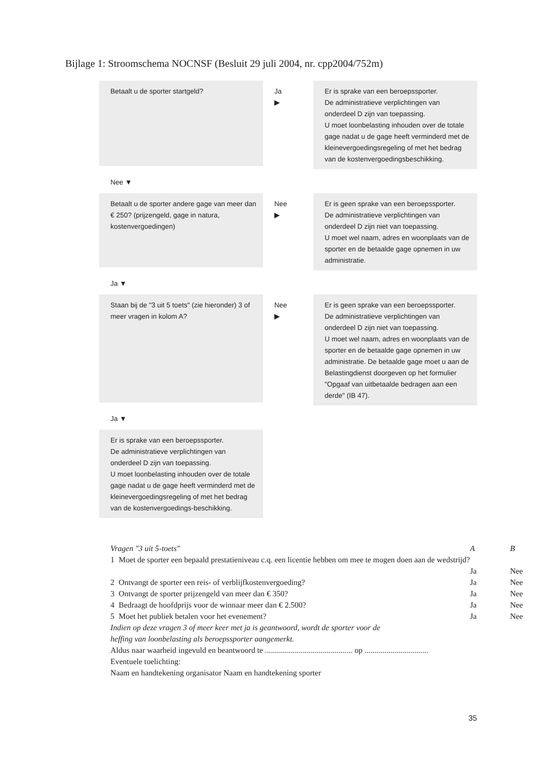Bijlage 1: Stroomschema NOCNSF (Besluit 29 juli 2004, nr. cpp2004/752m)
Betaalt u de sporter startgeld?
Ja
▶
Er is sprake van een beroepssporter.
De administratieve verplichtingen van onderdeel D zijn van toepassing.
U moet loonbelasting inhouden over de totale gage nadat u de gage heeft verminderd met de kleinevergoedingsregeling of met het bedrag van de kostenvergoedingsbeschikking.
Nee ▼
Betaalt u de sporter andere gage van meer dan € 250? (prijzengeld, gage in natura, kostenvergoedingen)
Nee
▶
Er is geen sprake van een beroepssporter.
De administratieve verplichtingen van onderdeel D zijn niet van toepassing.
U moet wel naam, adres en woonplaats van de sporter en de betaalde gage opnemen in uw administratie.
Ja ▼
Staan bij de "3 uit 5 toets" (zie hieronder) 3 of meer vragen in kolom A?
Nee
▶
Er is geen sprake van een beroepssporter.
De administratieve verplichtingen van onderdeel D zijn niet van toepassing.
U moet wel naam, adres en woonplaats van de sporter en de betaalde gage opnemen in uw administratie. De betaalde gage moet u aan de Belastingdienst doorgeven op het formulier "Opgaaf van uitbetaalde bedragen aan een derde" (IB 47).
Ja ▼
Er is sprake van een beroepssporter.
De administratieve verplichtingen van onderdeel D zijn van toepassing.
U moet loonbelasting inhouden over de totale gage nadat u de gage heeft verminderd met de kleinevergoedingsregeling of met het bedrag van de kostenvergoedings-beschikking.
| Vragen "3 uit 5-toets" | | A | B |
| 1 | Moet de sporter een bepaald prestatieniveau c.q. een licentie hebben om mee te mogen doen aan de wedstrijd? | Ja | Nee |
| 2 | Ontvangt de sporter een reis- of verblijfkostenvergoeding? | Ja | Nee |
| 3 | Ontvangt de sporter prijzengeld van meer dan € 350? | Ja | Nee |
| 4 | Bedraagt de hoofdprijs voor de winnaar meer dan € 2.500? | Ja | Nee |
| 5 | Moet het publiek betalen voor het evenement? | Ja | Nee |
Indien op deze vragen 3 of meer keer met ja is geantwoord, wordt de sporter voor de heffing van loonbelasting als beroepssporter aangemerkt.
Aldus naar waarheid ingevuld en beantwoord te ............................................ op ................................
Eventuele toelichting:
Naam en handtekening organisator Naam en handtekening sporter
35